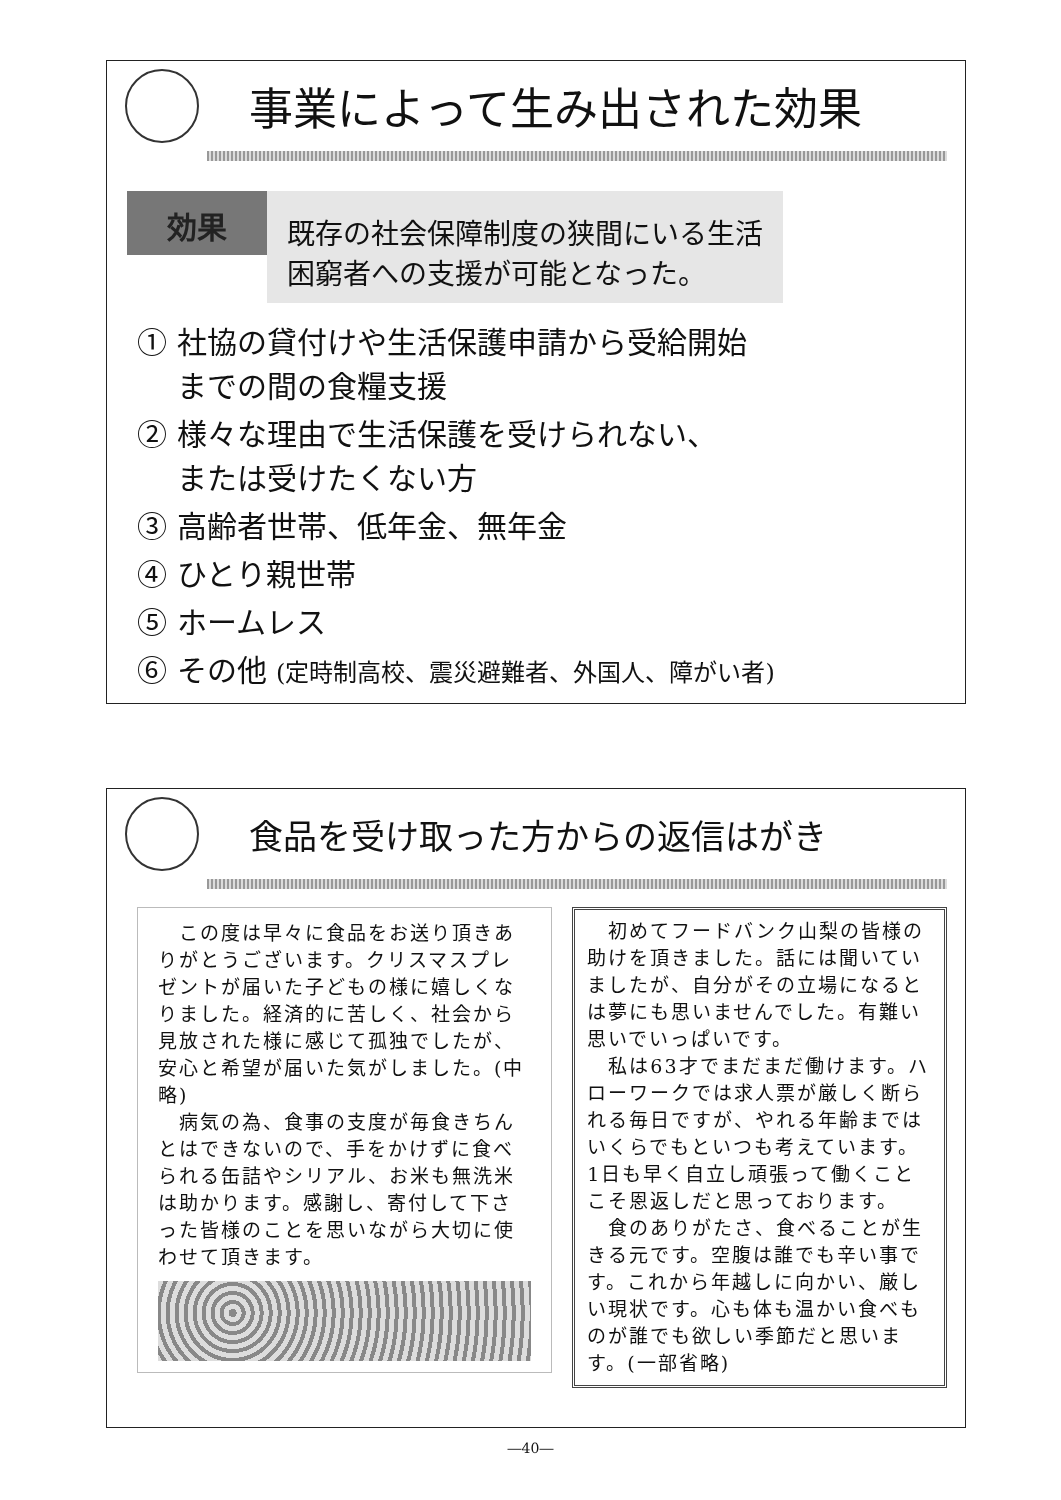事業によって生み出された効果
効果
既存の社会保障制度の狭間にいる生活
困窮者への支援が可能となった。
① 社協の貸付けや生活保護申請から受給開始
　 までの間の食糧支援
② 様々な理由で生活保護を受けられない、
　 または受けたくない方
③ 高齢者世帯、低年金、無年金
④ ひとり親世帯
⑤ ホームレス
⑥ その他 (定時制高校、震災避難者、外国人、障がい者)
食品を受け取った方からの返信はがき
　この度は早々に食品をお送り頂きありがとうございます。クリスマスプレゼントが届いた子どもの様に嬉しくなりました。経済的に苦しく、社会から見放された様に感じて孤独でしたが、安心と希望が届いた気がしました。(中略)
　病気の為、食事の支度が毎食きちんとはできないので、手をかけずに食べられる缶詰やシリアル、お米も無洗米は助かります。感謝し、寄付して下さった皆様のことを思いながら大切に使わせて頂きます。
　初めてフードバンク山梨の皆様の助けを頂きました。話には聞いていましたが、自分がその立場になるとは夢にも思いませんでした。有難い思いでいっぱいです。
　私は63才でまだまだ働けます。ハローワークでは求人票が厳しく断られる毎日ですが、やれる年齢まではいくらでもといつも考えています。1日も早く自立し頑張って働くことこそ恩返しだと思っております。
　食のありがたさ、食べることが生きる元です。空腹は誰でも辛い事です。これから年越しに向かい、厳しい現状です。心も体も温かい食べものが誰でも欲しい季節だと思います。(一部省略)
―40―